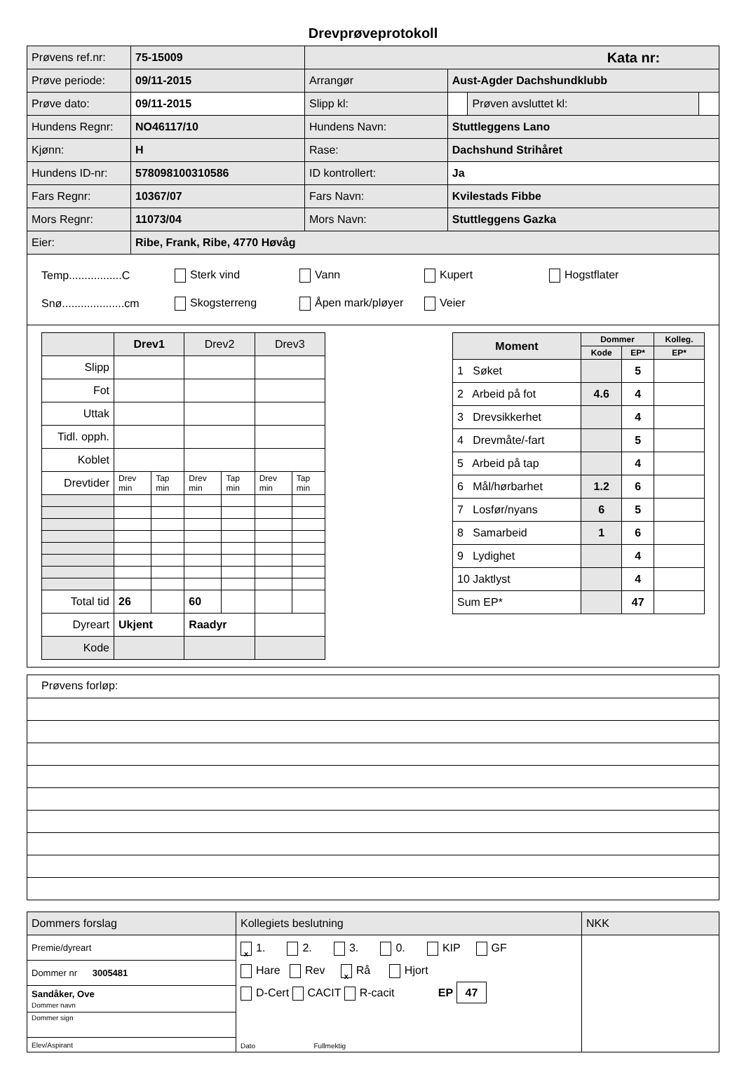Drevprøveprotokoll
| Prøvens ref.nr: | 75-15009 | Kata nr: | | | |
| Prøve periode: | 09/11-2015 | Arrangør | Aust-Agder Dachshundklubb | | |
| Prøve dato: | 09/11-2015 | Slipp kl: | | Prøven avsluttet kl: | |
| Hundens Regnr: | NO46117/10 | Hundens Navn: | Stuttleggens Lano | | |
| Kjønn: | H | Rase: | Dachshund Strihåret | | |
| Hundens ID-nr: | 578098100310586 | ID kontrollert: | Ja | | |
| Fars Regnr: | 10367/07 | Fars Navn: | Kvilestads Fibbe | | |
| Mors Regnr: | 11073/04 | Mors Navn: | Stuttleggens Gazka | | |
| Eier: | Ribe, Frank, Ribe, 4770 Høvåg | | | | |
Temp.................C Sterk vind Vann Kupert Hogstflater
Snø....................cm Skogsterreng Åpen mark/pløyer Veier
| | Drev1 | | Drev2 | | Drev3 | |
| Slipp | | | | | | |
| Fot | | | | | | |
| Uttak | | | | | | |
| Tidl. opph. | | | | | | |
| Koblet | | | | | | |
| Drevtider | Drev min | Tap min | Drev min | Tap min | Drev min | Tap min |
| Total tid | 26 | | 60 | | | |
| Dyreart | Ukjent | | Raadyr | | | |
| Kode | | | | | | |
| Moment | Dommer | | Kolleg. |
| --- | --- | --- | --- |
| | Kode | EP* | EP* |
| 1 Søket | | 5 | |
| 2 Arbeid på fot | 4.6 | 4 | |
| 3 Drevsikkerhet | | 4 | |
| 4 Drevmåte/-fart | | 5 | |
| 5 Arbeid på tap | | 4 | |
| 6 Mål/hørbarhet | 1.2 | 6 | |
| 7 Losfør/nyans | 6 | 5 | |
| 8 Samarbeid | 1 | 6 | |
| 9 Lydighet | | 4 | |
| 10 Jaktlyst | | 4 | |
| Sum EP* | | 47 | |
Prøvens forløp:
| Dommers forslag | Kollegiets beslutning | NKK |
| Premie/dyreart | x 1. 2. 3. 0. KIP GF Hare Rev x Rå Hjort D-Cert CACIT R-cacit EP 47 Dato Fullmektig | |
| Dommer nr 3005481 | | |
| Sandåker, Ove Dommer navn | | |
| Dommer sign | | |
| Elev/Aspirant | | |